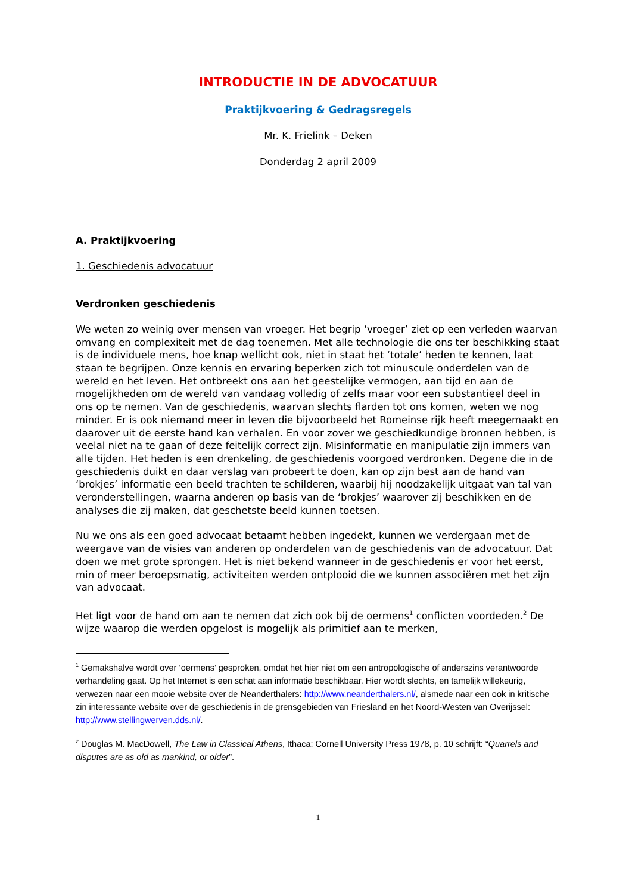INTRODUCTIE IN DE ADVOCATUUR
Praktijkvoering & Gedragsregels
Mr. K. Frielink – Deken
Donderdag 2 april 2009
A. Praktijkvoering
1. Geschiedenis advocatuur
Verdronken geschiedenis
We weten zo weinig over mensen van vroeger. Het begrip ‘vroeger’ ziet op een verleden waarvan omvang en complexiteit met de dag toenemen. Met alle technologie die ons ter beschikking staat is de individuele mens, hoe knap wellicht ook, niet in staat het ‘totale’ heden te kennen, laat staan te begrijpen. Onze kennis en ervaring beperken zich tot minuscule onderdelen van de wereld en het leven. Het ontbreekt ons aan het geestelijke vermogen, aan tijd en aan de mogelijkheden om de wereld van vandaag volledig of zelfs maar voor een substantieel deel in ons op te nemen. Van de geschiedenis, waarvan slechts flarden tot ons komen, weten we nog minder. Er is ook niemand meer in leven die bijvoorbeeld het Romeinse rijk heeft meegemaakt en daarover uit de eerste hand kan verhalen. En voor zover we geschiedkundige bronnen hebben, is veelal niet na te gaan of deze feitelijk correct zijn. Misinformatie en manipulatie zijn immers van alle tijden. Het heden is een drenkeling, de geschiedenis voorgoed verdronken. Degene die in de geschiedenis duikt en daar verslag van probeert te doen, kan op zijn best aan de hand van ‘brokjes’ informatie een beeld trachten te schilderen, waarbij hij noodzakelijk uitgaat van tal van veronderstellingen, waarna anderen op basis van de ‘brokjes’ waarover zij beschikken en de analyses die zij maken, dat geschetste beeld kunnen toetsen.
Nu we ons als een goed advocaat betaamt hebben ingedekt, kunnen we verdergaan met de weergave van de visies van anderen op onderdelen van de geschiedenis van de advocatuur. Dat doen we met grote sprongen. Het is niet bekend wanneer in de geschiedenis er voor het eerst, min of meer beroepsmatig, activiteiten werden ontplooid die we kunnen associëren met het zijn van advocaat.
Het ligt voor de hand om aan te nemen dat zich ook bij de oermens<sup>1</sup> conflicten voordeden.<sup>2</sup> De wijze waarop die werden opgelost is mogelijk als primitief aan te merken,
<sup>1</sup> Gemakshalve wordt over ‘oermens’ gesproken, omdat het hier niet om een antropologische of anderszins verantwoorde verhandeling gaat. Op het Internet is een schat aan informatie beschikbaar. Hier wordt slechts, en tamelijk willekeurig, verwezen naar een mooie website over de Neanderthalers: http://www.neanderthalers.nl/, alsmede naar een ook in kritische zin interessante website over de geschiedenis in de grensgebieden van Friesland en het Noord-Westen van Overijssel: http://www.stellingwerven.dds.nl/.
<sup>2</sup> Douglas M. MacDowell, The Law in Classical Athens, Ithaca: Cornell University Press 1978, p. 10 schrijft: “Quarrels and disputes are as old as mankind, or older”.
1